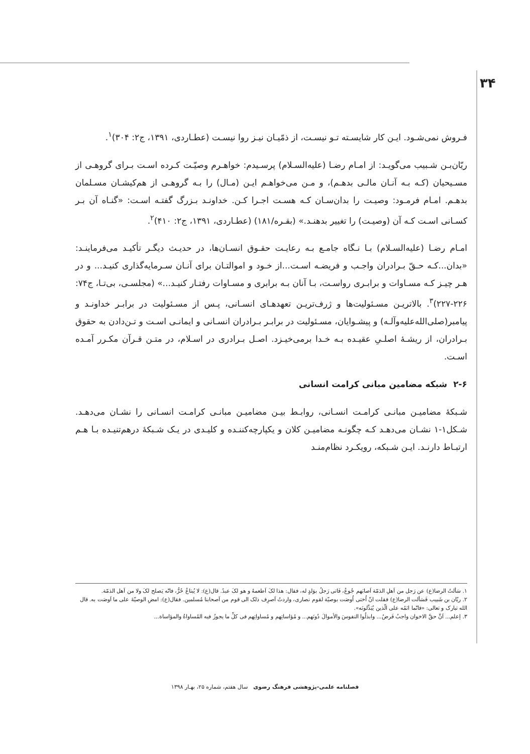۳۴
فـروش نمی‌شـود. ایـن کار شایسـته تـو نیسـت، از ذمّیـان نیـز روا نیسـت (عطـاردی، ۱۳۹۱، ج۲: ۳۰۴)<sup>۱</sup>.
ریّان‌بـن شـبیب می‌گویـد: از امـام رضـا (علیه‌السـلام) پرسـیدم: خواهـرم وصیّـت کـرده اسـت بـرای گروهـی از مسـیحیان (کـه بـه آنـان مالـی بدهـم)، و مـن می‌خواهـم ایـن (مـال) را بـه گروهـی از هم‌کیشـان مسـلمان بدهـم. امـام فرمـود: وصیـت را بدان‌سـان کـه هسـت اجـرا کـن. خداونـد بـزرگ گفتـه اسـت: «گنـاه آن بـر کسـانی اسـت کـه آن (وصیـت) را تغییر بدهنـد.» (بقـره/۱۸۱) (عطـاردی، ۱۳۹۱، ج۲: ۴۱۰)<sup>۲</sup>.
امـام رضـا (علیه‌السـلام) بـا نـگاه جامـع بـه رعایـت حقـوق انسـان‌ها، در حدیـث دیگـر تأکیـد می‌فرماینـد: «بدان...کـه حـقّ بـرادران واجـب و فریضـه اسـت...از خـود و اموالتـان برای آنـان سـرمایه‌گذاری کنیـد... و در هـر چیـز کـه مسـاوات و برابـری رواسـت، بـا آنان بـه برابری و مسـاوات رفتـار کنیـد...» (مجلسـی، بی‌تـا، ج۷۴: ۲۲۶-۲۲۷)<sup>۳</sup>. بالاتریـن مسـئولیت‌ها و ژرف‌تریـن تعهدهـای انسـانی، پـس از مسـئولیت در برابـر خداونـد و پیامبر(صلی‌الله‌علیه‌وآلـه) و پیشـوایان، مسـئولیت در برابـر بـرادران انسـانی و ایمانـی اسـت و تـن‌دادن به حقوق بـرادران، از ریشـۀ اصلـیِ عقیـده بـه خـدا برمی‌خیـزد. اصـل بـرادری در اسـلام، در متـن قـرآن مکـرر آمـده اسـت.
۲-۶ شبکه مضامین مبانی کرامت انسانی
شـبکۀ مضامیـن مبانـی کرامـت انسـانی، روابـط بیـن مضامیـن مبانـی کرامـت انسـانی را نشـان می‌دهـد. شـکل۱-۱ نشـان می‌دهـد کـه چگونـه مضامیـن کلان و یکپارچه‌کننـده و کلیـدی در یـک شـبکۀ درهم‌تنیـده بـا هـم ارتبـاط دارنـد. ایـن شـبکه، رویکـرد نظام‌منـد
۱. سَألتُ الرضا(ع) عن رَجل من اَهلِ الذمّة اَصابَهم جُوعُ، فَاتی رَجلُ بوَلدٍ له، فقال: هذا لکَ اَطعمهُ و هو لکَ عبدُ. قال(ع): لا یُبتاعُ حُرُّ، فانّه یَصلح لکَ ولا من اَهل الذمّة.
۲. ریّان بن شَبیب فَسَألت الرضا(ع) فقلت انّ اُختی اُوصَت بوصیّة لقوم نصاری، واردتُ اَصرِف ذلک الی قوم من اَصحابنا مُسلمین. فقال(ع): امضِ الوصیّةَ علی ما اَوصَت به. قال الله تبارک و تعالی: «فانّما اثمُه علی الّذین یُبَدِّلونَه».
۳. إعلم... اَنَّ حقَّ الاخوان واجبُ فَرضُ... وابذلُوا النفوسَ والأموالَ دُونَهم... و مُؤاساتِهم و مُساواتِهم فی کلِّ ما یجوزُ فیه المُساواةُ والمؤاساة...
فصلنامه علمی-پژوهشی فرهنگ رضوی سال هفتم، شماره ۲۵، بهـار ۱۳۹۸